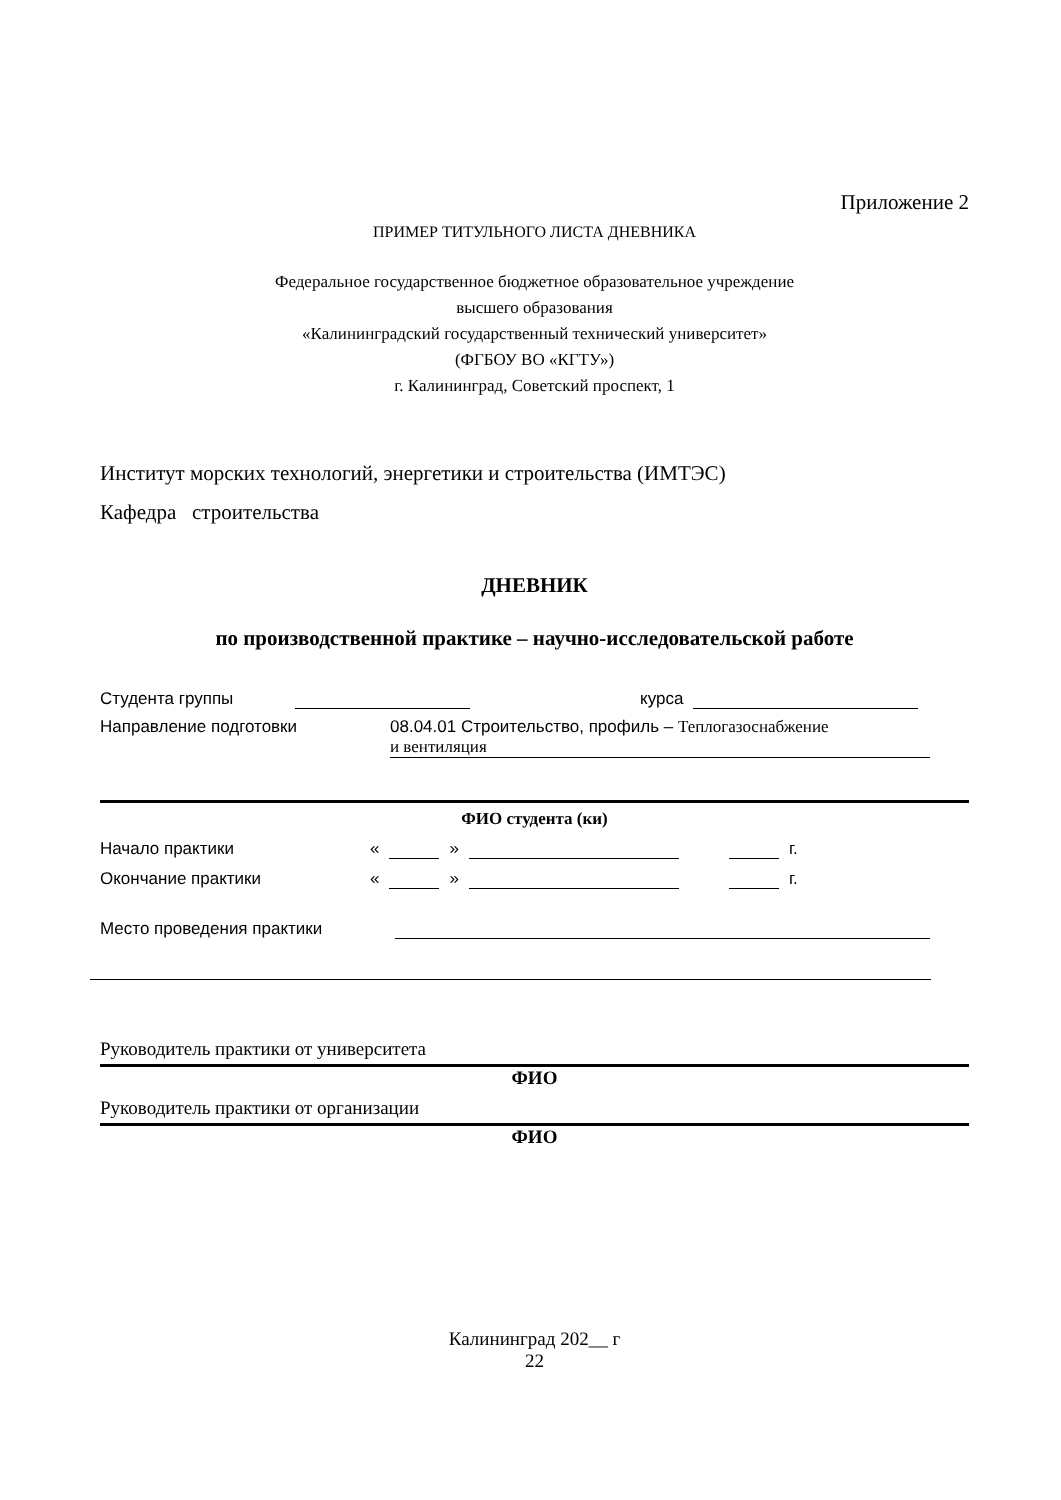Приложение 2
ПРИМЕР ТИТУЛЬНОГО ЛИСТА ДНЕВНИКА
Федеральное государственное бюджетное образовательное учреждение
высшего образования
«Калининградский государственный технический университет»
(ФГБОУ ВО «КГТУ»)
г. Калининград, Советский проспект, 1
Институт морских технологий, энергетики и строительства (ИМТЭС)
Кафедра строительства
ДНЕВНИК
по производственной практике – научно-исследовательской работе
Студента группы курса
Направление подготовки 08.04.01 Строительство, профиль – Теплогазоснабжение
и вентиляция
ФИО студента (ки)
Начало практики « » г.
Окончание практики « » г.
Место проведения практики
Руководитель практики от университета
ФИО
Руководитель практики от организации
ФИО
Калининград 202__ г
22